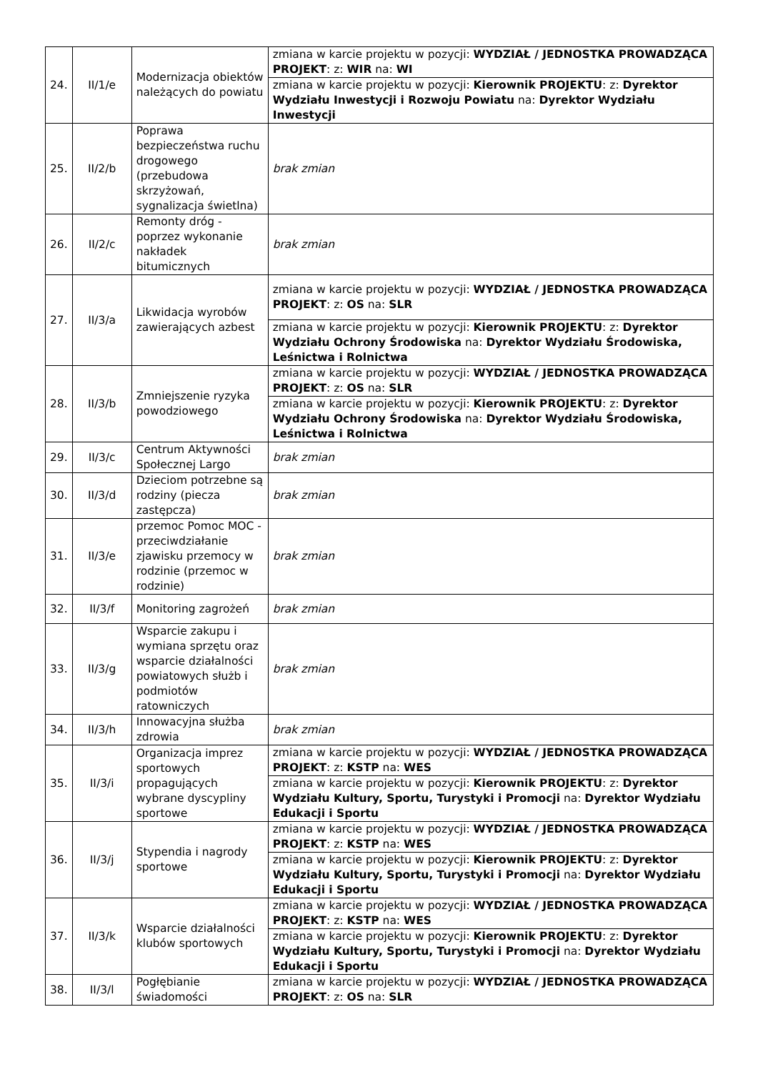| 24. | II/1/e | Modernizacja obiektów należących do powiatu | zmiana w karcie projektu w pozycji: WYDZIAŁ / JEDNOSTKA PROWADZĄCA PROJEKT : z: WIR na: WI |
| | | | zmiana w karcie projektu w pozycji: Kierownik PROJEKTU : z: Dyrektor Wydziału Inwestycji i Rozwoju Powiatu na: Dyrektor Wydziału Inwestycji |
| 25. | II/2/b | Poprawa bezpieczeństwa ruchu drogowego (przebudowa skrzyżowań, sygnalizacja świetlna) | brak zmian |
| 26. | II/2/c | Remonty dróg - poprzez wykonanie nakładek bitumicznych | brak zmian |
| 27. | II/3/a | Likwidacja wyrobów zawierających azbest | zmiana w karcie projektu w pozycji: WYDZIAŁ / JEDNOSTKA PROWADZĄCA PROJEKT : z: OS na: SLR |
| | | | zmiana w karcie projektu w pozycji: Kierownik PROJEKTU : z: Dyrektor Wydziału Ochrony Środowiska na: Dyrektor Wydziału Środowiska, Leśnictwa i Rolnictwa |
| 28. | II/3/b | Zmniejszenie ryzyka powodziowego | zmiana w karcie projektu w pozycji: WYDZIAŁ / JEDNOSTKA PROWADZĄCA PROJEKT : z: OS na: SLR |
| | | | zmiana w karcie projektu w pozycji: Kierownik PROJEKTU : z: Dyrektor Wydziału Ochrony Środowiska na: Dyrektor Wydziału Środowiska, Leśnictwa i Rolnictwa |
| 29. | II/3/c | Centrum Aktywności Społecznej Largo | brak zmian |
| 30. | II/3/d | Dzieciom potrzebne są rodziny (piecza zastępcza) | brak zmian |
| 31. | II/3/e | przemoc Pomoc MOC - przeciwdziałanie zjawisku przemocy w rodzinie (przemoc w rodzinie) | brak zmian |
| 32. | II/3/f | Monitoring zagrożeń | brak zmian |
| 33. | II/3/g | Wsparcie zakupu i wymiana sprzętu oraz wsparcie działalności powiatowych służb i podmiotów ratowniczych | brak zmian |
| 34. | II/3/h | Innowacyjna służba zdrowia | brak zmian |
| 35. | II/3/i | Organizacja imprez sportowych propagujących wybrane dyscypliny sportowe | zmiana w karcie projektu w pozycji: WYDZIAŁ / JEDNOSTKA PROWADZĄCA PROJEKT : z: KSTP na: WES |
| | | | zmiana w karcie projektu w pozycji: Kierownik PROJEKTU : z: Dyrektor Wydziału Kultury, Sportu, Turystyki i Promocji na: Dyrektor Wydziału Edukacji i Sportu |
| 36. | II/3/j | Stypendia i nagrody sportowe | zmiana w karcie projektu w pozycji: WYDZIAŁ / JEDNOSTKA PROWADZĄCA PROJEKT : z: KSTP na: WES |
| | | | zmiana w karcie projektu w pozycji: Kierownik PROJEKTU : z: Dyrektor Wydziału Kultury, Sportu, Turystyki i Promocji na: Dyrektor Wydziału Edukacji i Sportu |
| 37. | II/3/k | Wsparcie działalności klubów sportowych | zmiana w karcie projektu w pozycji: WYDZIAŁ / JEDNOSTKA PROWADZĄCA PROJEKT : z: KSTP na: WES |
| | | | zmiana w karcie projektu w pozycji: Kierownik PROJEKTU : z: Dyrektor Wydziału Kultury, Sportu, Turystyki i Promocji na: Dyrektor Wydziału Edukacji i Sportu |
| 38. | II/3/l | Pogłębianie świadomości | zmiana w karcie projektu w pozycji: WYDZIAŁ / JEDNOSTKA PROWADZĄCA PROJEKT : z: OS na: SLR |